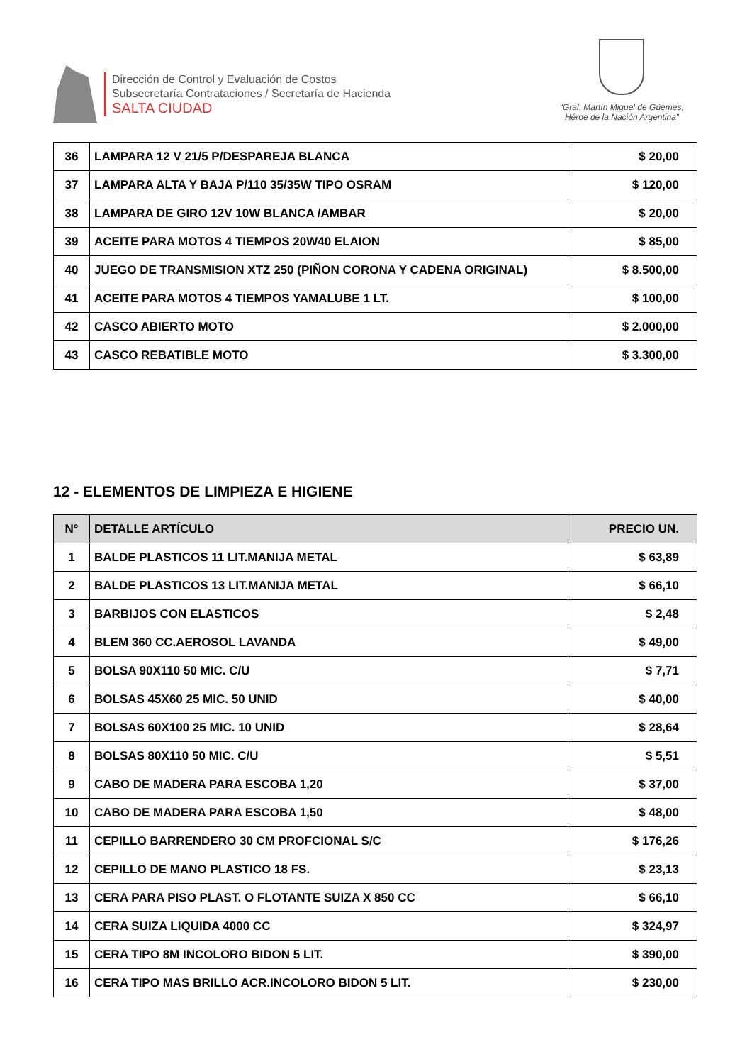Dirección de Control y Evaluación de Costos
Subsecretaría Contrataciones / Secretaría de Hacienda
SALTA CIUDAD
“Gral. Martín Miguel de Güemes,
Héroe de la Nación Argentina”
| 36 | LAMPARA 12 V 21/5 P/DESPAREJA BLANCA | $ 20,00 |
| 37 | LAMPARA ALTA Y BAJA P/110 35/35W TIPO OSRAM | $ 120,00 |
| 38 | LAMPARA DE GIRO 12V 10W BLANCA /AMBAR | $ 20,00 |
| 39 | ACEITE PARA MOTOS 4 TIEMPOS 20W40 ELAION | $ 85,00 |
| 40 | JUEGO DE TRANSMISION XTZ 250 (PIÑON CORONA Y CADENA ORIGINAL) | $ 8.500,00 |
| 41 | ACEITE PARA MOTOS 4 TIEMPOS YAMALUBE 1 LT. | $ 100,00 |
| 42 | CASCO ABIERTO MOTO | $ 2.000,00 |
| 43 | CASCO REBATIBLE MOTO | $ 3.300,00 |
12 - ELEMENTOS DE LIMPIEZA E HIGIENE
| N° | DETALLE ARTÍCULO | PRECIO UN. |
| --- | --- | --- |
| 1 | BALDE PLASTICOS 11 LIT.MANIJA METAL | $ 63,89 |
| 2 | BALDE PLASTICOS 13 LIT.MANIJA METAL | $ 66,10 |
| 3 | BARBIJOS CON ELASTICOS | $ 2,48 |
| 4 | BLEM 360 CC.AEROSOL LAVANDA | $ 49,00 |
| 5 | BOLSA 90X110 50 MIC. C/U | $ 7,71 |
| 6 | BOLSAS 45X60 25 MIC. 50 UNID | $ 40,00 |
| 7 | BOLSAS 60X100 25 MIC. 10 UNID | $ 28,64 |
| 8 | BOLSAS 80X110 50 MIC. C/U | $ 5,51 |
| 9 | CABO DE MADERA PARA ESCOBA 1,20 | $ 37,00 |
| 10 | CABO DE MADERA PARA ESCOBA 1,50 | $ 48,00 |
| 11 | CEPILLO BARRENDERO 30 CM PROFCIONAL S/C | $ 176,26 |
| 12 | CEPILLO DE MANO PLASTICO 18 FS. | $ 23,13 |
| 13 | CERA PARA PISO PLAST. O FLOTANTE SUIZA X 850 CC | $ 66,10 |
| 14 | CERA SUIZA LIQUIDA 4000 CC | $ 324,97 |
| 15 | CERA TIPO 8M INCOLORO BIDON 5 LIT. | $ 390,00 |
| 16 | CERA TIPO MAS BRILLO ACR.INCOLORO BIDON 5 LIT. | $ 230,00 |